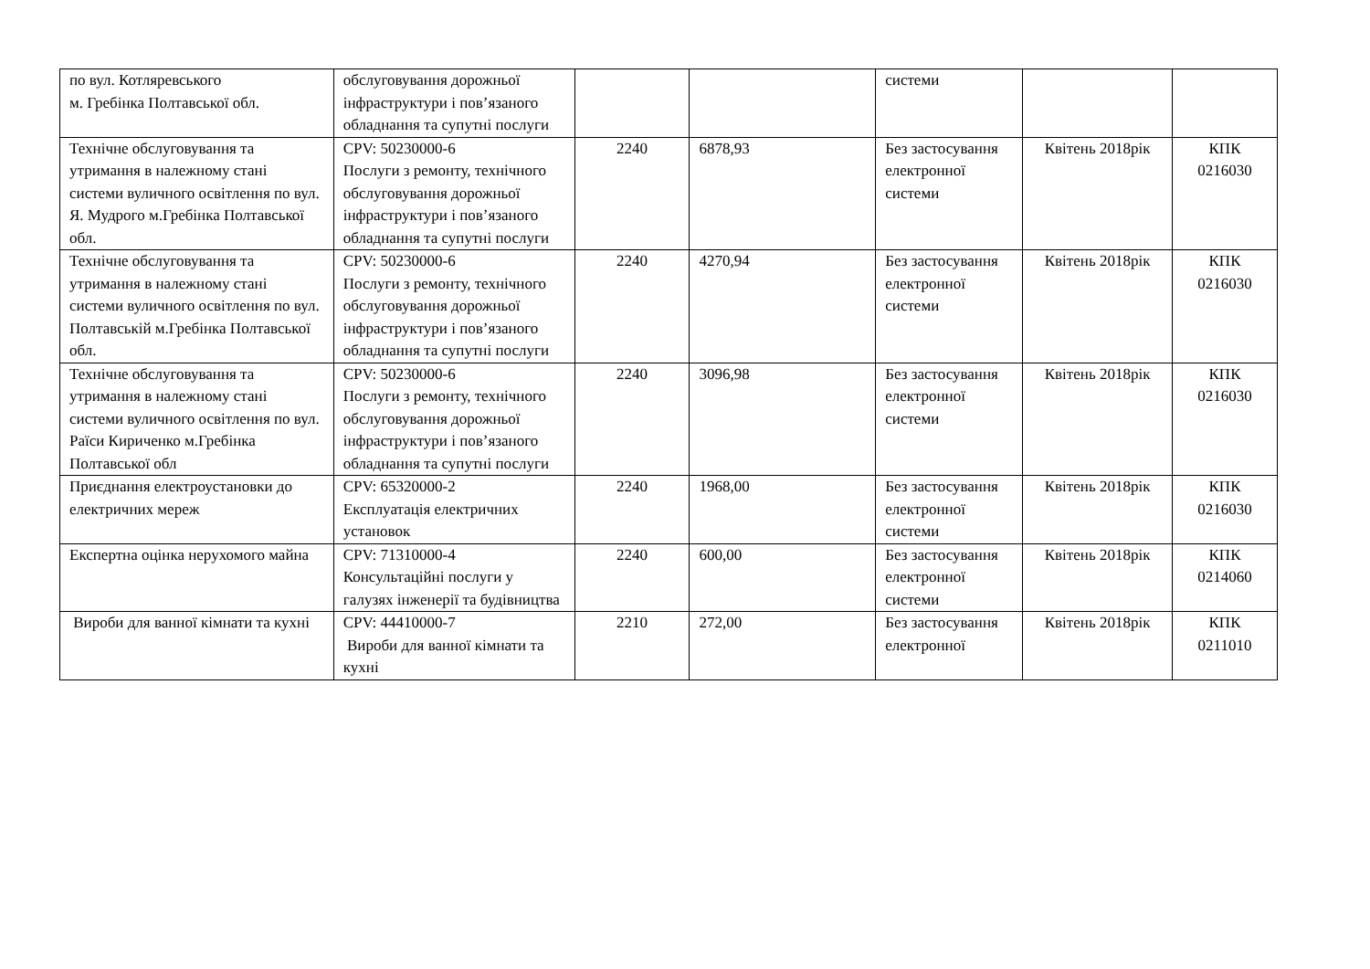| по вул. Котляревського м. Гребінка Полтавської обл. | обслуговування дорожньої інфраструктури і пов’язаного обладнання та супутні послуги | | | системи | | |
| Технічне обслуговування та утримання в належному стані системи вуличного освітлення по вул. Я. Мудрого м.Гребінка Полтавської обл. | CPV: 50230000-6 Послуги з ремонту, технічного обслуговування дорожньої інфраструктури і пов’язаного обладнання та супутні послуги | 2240 | 6878,93 | Без застосування електронної системи | Квітень 2018рік | КПК 0216030 |
| Технічне обслуговування та утримання в належному стані системи вуличного освітлення по вул. Полтавській м.Гребінка Полтавської обл. | CPV: 50230000-6 Послуги з ремонту, технічного обслуговування дорожньої інфраструктури і пов’язаного обладнання та супутні послуги | 2240 | 4270,94 | Без застосування електронної системи | Квітень 2018рік | КПК 0216030 |
| Технічне обслуговування та утримання в належному стані системи вуличного освітлення по вул. Раїси Кириченко м.Гребінка Полтавської обл | CPV: 50230000-6 Послуги з ремонту, технічного обслуговування дорожньої інфраструктури і пов’язаного обладнання та супутні послуги | 2240 | 3096,98 | Без застосування електронної системи | Квітень 2018рік | КПК 0216030 |
| Приєднання електроустановки до електричних мереж | CPV: 65320000-2 Експлуатація електричних установок | 2240 | 1968,00 | Без застосування електронної системи | Квітень 2018рік | КПК 0216030 |
| Експертна оцінка нерухомого майна | CPV: 71310000-4 Консультаційні послуги у галузях інженерії та будівництва | 2240 | 600,00 | Без застосування електронної системи | Квітень 2018рік | КПК 0214060 |
| Вироби для ванної кімнати та кухні | CPV: 44410000-7 Вироби для ванної кімнати та кухні | 2210 | 272,00 | Без застосування електронної | Квітень 2018рік | КПК 0211010 |